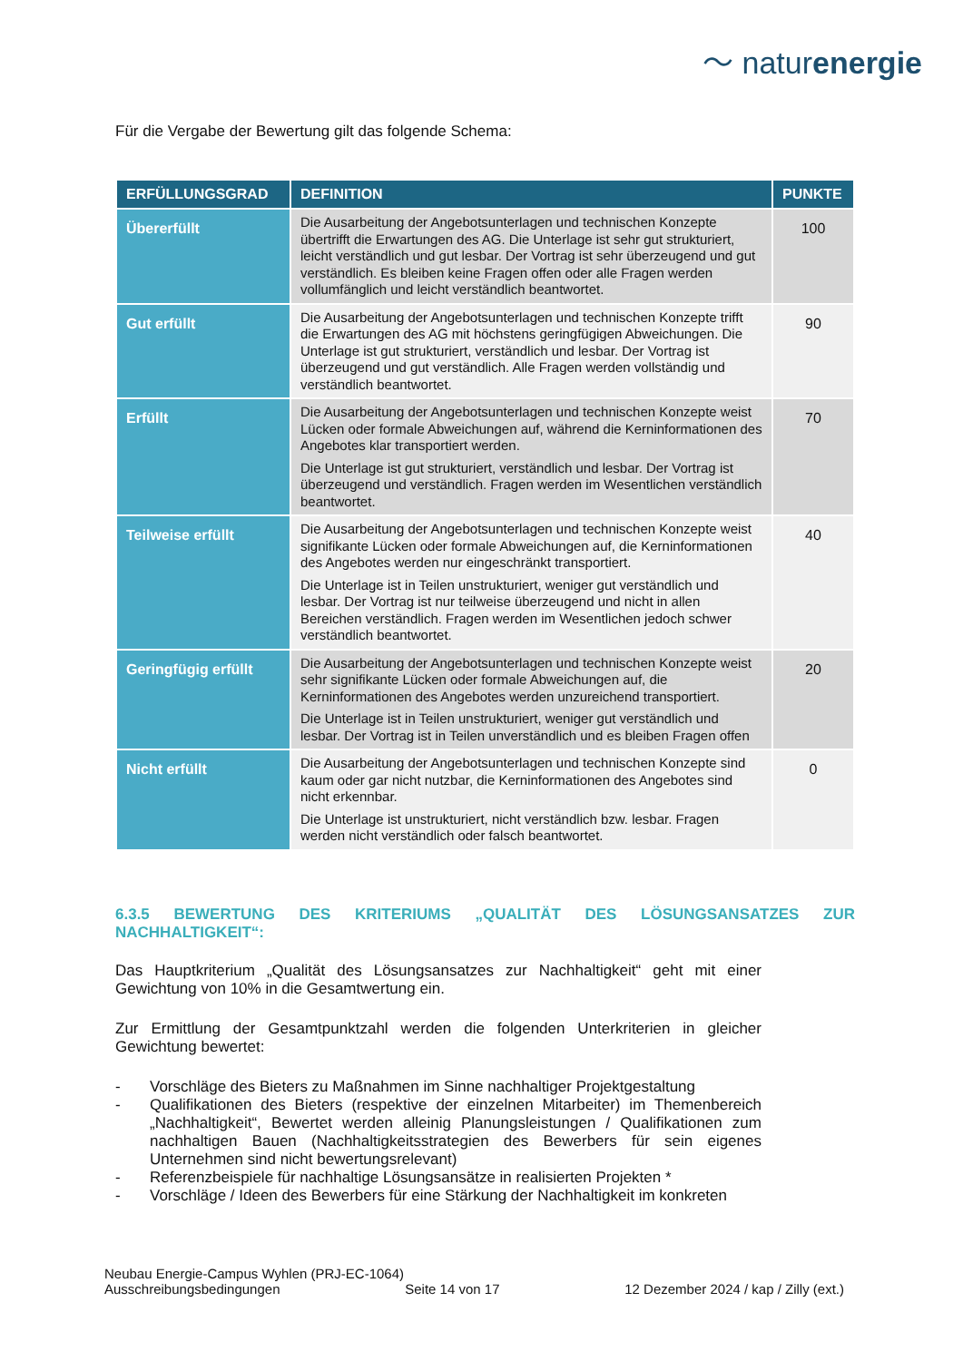〜 naturenergie
Für die Vergabe der Bewertung gilt das folgende Schema:
| ERFÜLLUNGSGRAD | DEFINITION | PUNKTE |
| --- | --- | --- |
| Übererfüllt | Die Ausarbeitung der Angebotsunterlagen und technischen Konzepte übertrifft die Erwartungen des AG. Die Unterlage ist sehr gut strukturiert, leicht verständlich und gut lesbar. Der Vortrag ist sehr überzeugend und gut verständlich. Es bleiben keine Fragen offen oder alle Fragen werden vollumfänglich und leicht verständlich beantwortet. | 100 |
| Gut erfüllt | Die Ausarbeitung der Angebotsunterlagen und technischen Konzepte trifft die Erwartungen des AG mit höchstens geringfügigen Abweichungen. Die Unterlage ist gut strukturiert, verständlich und lesbar. Der Vortrag ist überzeugend und gut verständlich. Alle Fragen werden vollständig und verständlich beantwortet. | 90 |
| Erfüllt | Die Ausarbeitung der Angebotsunterlagen und technischen Konzepte weist Lücken oder formale Abweichungen auf, während die Kerninformationen des Angebotes klar transportiert werden. Die Unterlage ist gut strukturiert, verständlich und lesbar. Der Vortrag ist überzeugend und verständlich. Fragen werden im Wesentlichen verständlich beantwortet. | 70 |
| Teilweise erfüllt | Die Ausarbeitung der Angebotsunterlagen und technischen Konzepte weist signifikante Lücken oder formale Abweichungen auf, die Kerninformationen des Angebotes werden nur eingeschränkt transportiert. Die Unterlage ist in Teilen unstrukturiert, weniger gut verständlich und lesbar. Der Vortrag ist nur teilweise überzeugend und nicht in allen Bereichen verständlich. Fragen werden im Wesentlichen jedoch schwer verständlich beantwortet. | 40 |
| Geringfügig erfüllt | Die Ausarbeitung der Angebotsunterlagen und technischen Konzepte weist sehr signifikante Lücken oder formale Abweichungen auf, die Kerninformationen des Angebotes werden unzureichend transportiert. Die Unterlage ist in Teilen unstrukturiert, weniger gut verständlich und lesbar. Der Vortrag ist in Teilen unverständlich und es bleiben Fragen offen | 20 |
| Nicht erfüllt | Die Ausarbeitung der Angebotsunterlagen und technischen Konzepte sind kaum oder gar nicht nutzbar, die Kerninformationen des Angebotes sind nicht erkennbar. Die Unterlage ist unstrukturiert, nicht verständlich bzw. lesbar. Fragen werden nicht verständlich oder falsch beantwortet. | 0 |
6.3.5 BEWERTUNG DES KRITERIUMS „QUALITÄT DES LÖSUNGSANSATZES ZUR NACHHALTIGKEIT“:
Das Hauptkriterium „Qualität des Lösungsansatzes zur Nachhaltigkeit“ geht mit einer Gewichtung von 10% in die Gesamtwertung ein.
Zur Ermittlung der Gesamtpunktzahl werden die folgenden Unterkriterien in gleicher Gewichtung bewertet:
- Vorschläge des Bieters zu Maßnahmen im Sinne nachhaltiger Projektgestaltung
- Qualifikationen des Bieters (respektive der einzelnen Mitarbeiter) im Themenbereich „Nachhaltigkeit“, Bewertet werden alleinig Planungsleistungen / Qualifikationen zum nachhaltigen Bauen (Nachhaltigkeitsstrategien des Bewerbers für sein eigenes Unternehmen sind nicht bewertungsrelevant)
- Referenzbeispiele für nachhaltige Lösungsansätze in realisierten Projekten *
- Vorschläge / Ideen des Bewerbers für eine Stärkung der Nachhaltigkeit im konkreten
Neubau Energie-Campus Wyhlen (PRJ-EC-1064)
Ausschreibungsbedingungen Seite 14 von 17 12 Dezember 2024 / kap / Zilly (ext.)